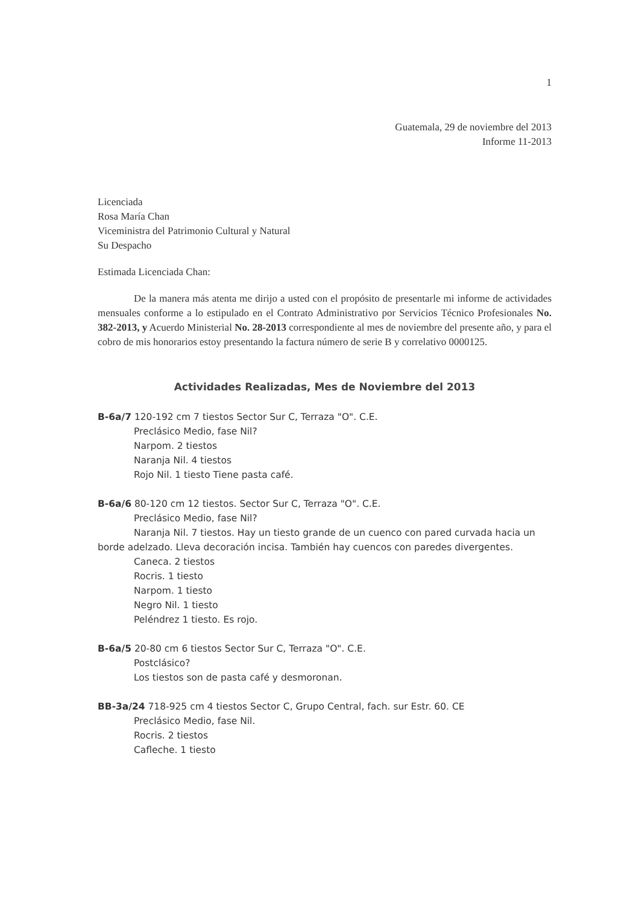1
Guatemala, 29 de noviembre del 2013
Informe 11-2013
Licenciada
Rosa María Chan
Viceministra del Patrimonio Cultural y Natural
Su Despacho
Estimada Licenciada Chan:
De la manera más atenta me dirijo a usted con el propósito de presentarle mi informe de actividades mensuales conforme a lo estipulado en el Contrato Administrativo por Servicios Técnico Profesionales No. 382-2013, y Acuerdo Ministerial No. 28-2013 correspondiente al mes de noviembre del presente año, y para el cobro de mis honorarios estoy presentando la factura número de serie B y correlativo 0000125.
Actividades Realizadas, Mes de Noviembre del 2013
B-6a/7 120-192 cm 7 tiestos Sector Sur C, Terraza "O". C.E.
Preclásico Medio, fase Nil?
Narpom. 2 tiestos
Naranja Nil. 4 tiestos
Rojo Nil. 1 tiesto Tiene pasta café.
B-6a/6 80-120 cm 12 tiestos. Sector Sur C, Terraza "O". C.E.
Preclásico Medio, fase Nil?
Naranja Nil. 7 tiestos. Hay un tiesto grande de un cuenco con pared curvada hacia un borde adelzado. Lleva decoración incisa. También hay cuencos con paredes divergentes.
Caneca. 2 tiestos
Rocris. 1 tiesto
Narpom. 1 tiesto
Negro Nil. 1 tiesto
Peléndrez 1 tiesto. Es rojo.
B-6a/5 20-80 cm 6 tiestos Sector Sur C, Terraza "O". C.E.
Postclásico?
Los tiestos son de pasta café y desmoronan.
BB-3a/24 718-925 cm 4 tiestos Sector C, Grupo Central, fach. sur Estr. 60. CE
Preclásico Medio, fase Nil.
Rocris. 2 tiestos
Cafleche. 1 tiesto